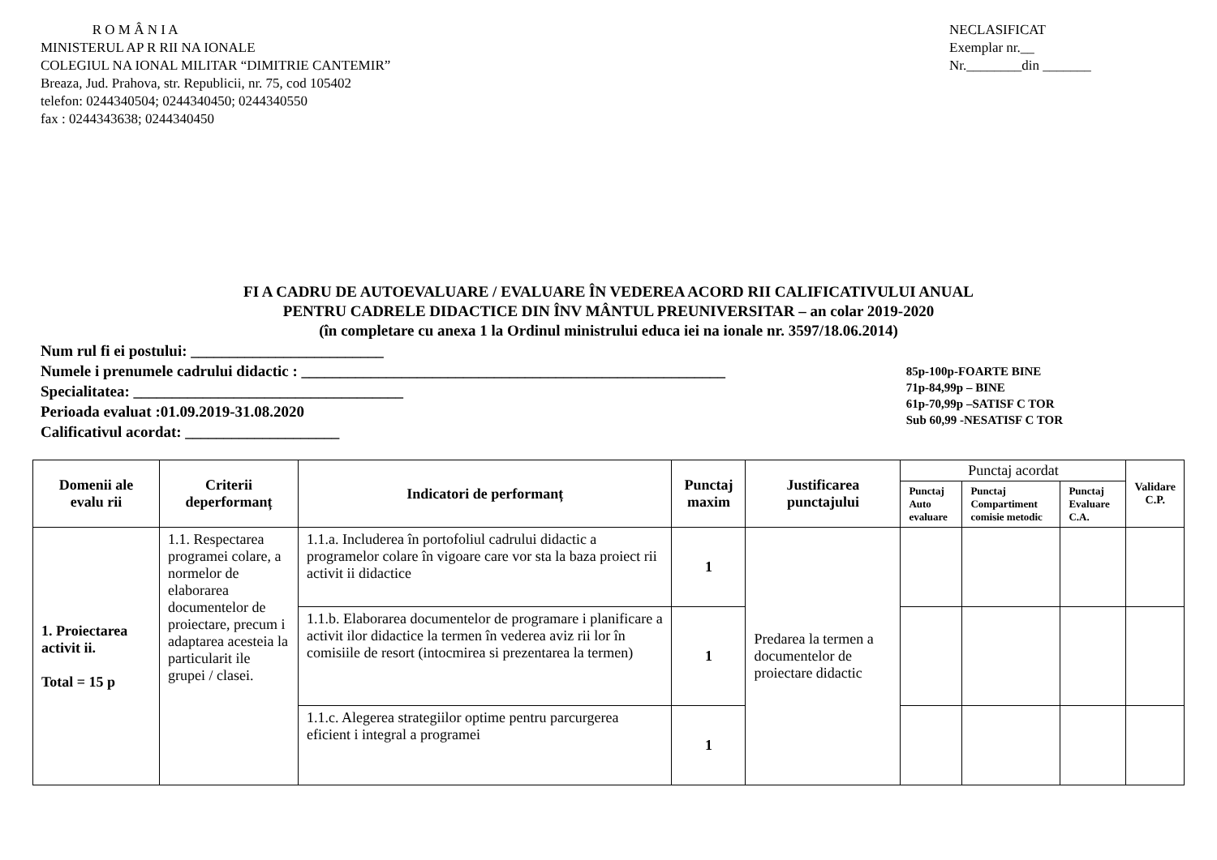R O M Â N I A
MINISTERUL AP R RII NA IONALE
COLEGIUL NA IONAL MILITAR “DIMITRIE CANTEMIR”
Breaza, Jud. Prahova, str. Republicii, nr. 75, cod 105402
telefon: 0244340504; 0244340450; 0244340550
fax : 0244343638; 0244340450
NECLASIFICAT
Exemplar nr.__
Nr.________din _______
FI A CADRU DE AUTOEVALUARE / EVALUARE ÎN VEDEREA ACORD RII CALIFICATIVULUI ANUAL
PENTRU CADRELE DIDACTICE DIN ÎNV MÂNTUL PREUNIVERSITAR – an colar 2019-2020
(în completare cu anexa 1 la Ordinul ministrului educa iei na ionale nr. 3597/18.06.2014)
Num rul fi ei postului: _________________________
Numele i prenumele cadrului didactic : _______________________________________________________
Specialitatea: ___________________________________
Perioada evaluat :01.09.2019-31.08.2020
Calificativul acordat: ____________________
85p-100p-FOARTE BINE
71p-84,99p – BINE
61p-70,99p –SATISF C TOR
Sub 60,99 -NESATISF C TOR
| Domenii ale evalu rii | Criterii deperformanț | Indicatori de performanț | Punctaj maxim | Justificarea punctajului | Punctaj acordat | | | Validare C.P. |
| --- | --- | --- | --- | --- | --- | --- | --- | --- |
| | | | | | Punctaj Auto evaluare | Punctaj Compartiment comisie metodic | Punctaj Evaluare C.A. | |
| 1. Proiectarea activit ii. Total = 15 p | 1.1. Respectarea programei colare, a normelor de elaborarea documentelor de proiectare, precum i adaptarea acesteia la particularit ile grupei / clasei. | 1.1.a. Includerea în portofoliul cadrului didactic a programelor colare în vigoare care vor sta la baza proiect rii activit ii didactice | 1 | Predarea la termen a documentelor de proiectare didactic | | | | |
| | | 1.1.b. Elaborarea documentelor de programare i planificare a activit ilor didactice la termen în vederea aviz rii lor în comisiile de resort (intocmirea si prezentarea la termen) | 1 | | | | | |
| | | 1.1.c. Alegerea strategiilor optime pentru parcurgerea eficient i integral a programei | 1 | | | | | |